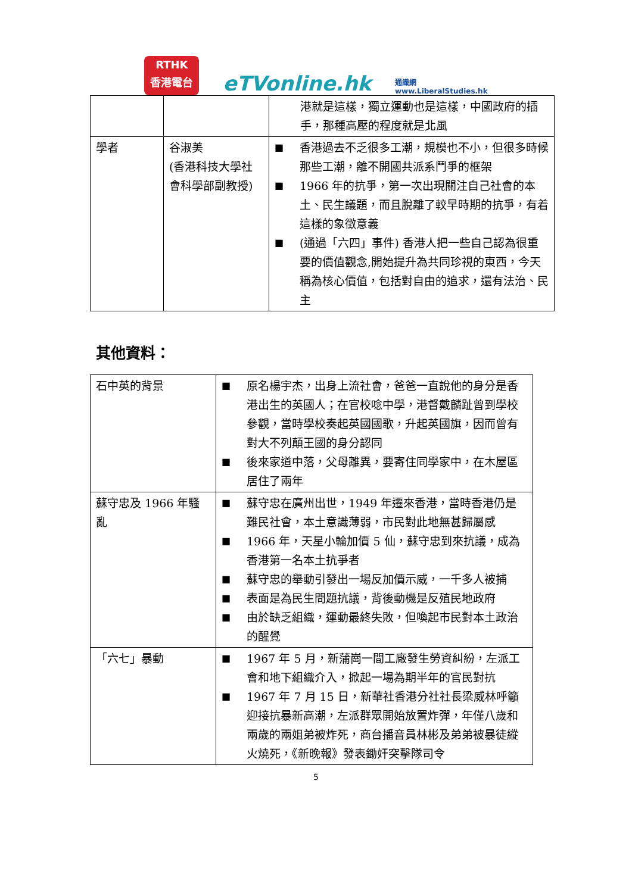RTHK
香港電台
eTVonline.hk
通識網
www.LiberalStudies.hk
| | | 港就是這樣，獨立運動也是這樣，中國政府的插手，那種高壓的程度就是北風 |
| 學者 | 谷淑美 (香港科技大學社會科學部副教授) | ■ 香港過去不乏很多工潮，規模也不小，但很多時候那些工潮，離不開國共派系鬥爭的框架 ■ 1966 年的抗爭，第一次出現關注自己社會的本土、民生議題，而且脫離了較早時期的抗爭，有着這樣的象徵意義 ■ (通過「六四」事件) 香港人把一些自己認為很重要的價值觀念,開始提升為共同珍視的東西，今天稱為核心價值，包括對自由的追求，還有法治、民主 |
其他資料：
| 石中英的背景 | ■ 原名楊宇杰，出身上流社會，爸爸一直說他的身分是香港出生的英國人；在官校唸中學，港督戴麟趾曾到學校參觀，當時學校奏起英國國歌，升起英國旗，因而曾有對大不列顛王國的身分認同 ■ 後來家道中落，父母離異，要寄住同學家中，在木屋區居住了兩年 |
| 蘇守忠及 1966 年騷亂 | ■ 蘇守忠在廣州出世，1949 年遷來香港，當時香港仍是難民社會，本土意識薄弱，市民對此地無甚歸屬感 ■ 1966 年，天星小輪加價 5 仙，蘇守忠到來抗議，成為香港第一名本土抗爭者 ■ 蘇守忠的舉動引發出一場反加價示威，一千多人被捕 ■ 表面是為民生問題抗議，背後動機是反殖民地政府 ■ 由於缺乏組織，運動最終失敗，但喚起市民對本土政治的醒覺 |
| 「六七」暴動 | ■ 1967 年 5 月，新蒲崗一間工廠發生勞資糾紛，左派工會和地下組織介入，掀起一場為期半年的官民對抗 ■ 1967 年 7 月 15 日，新華社香港分社社長梁威林呼籲迎接抗暴新高潮，左派群眾開始放置炸彈，年僅八歲和兩歲的兩姐弟被炸死，商台播音員林彬及弟弟被暴徒縱火燒死，《新晚報》發表鋤奸突擊隊司令 |
5